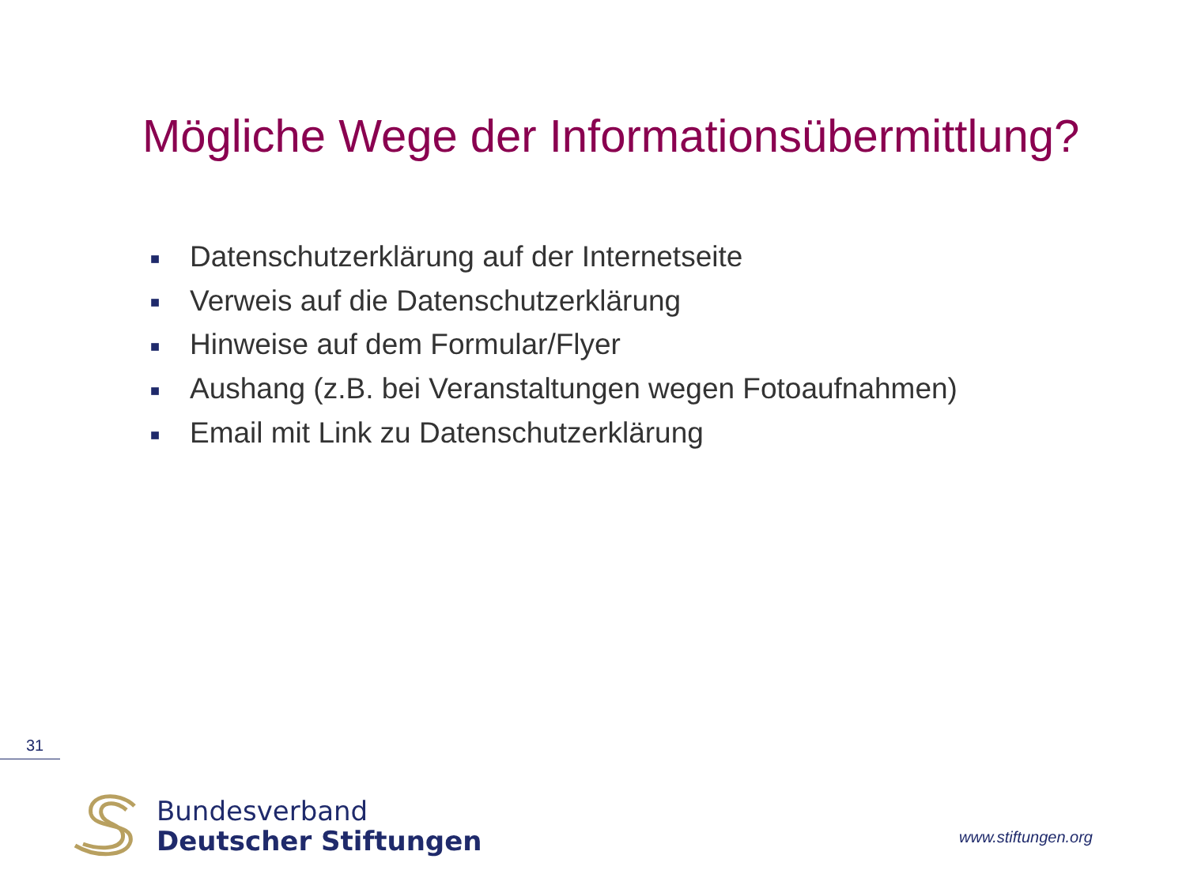Mögliche Wege der Informationsübermittlung?
■ Datenschutzerklärung auf der Internetseite
■ Verweis auf die Datenschutzerklärung
■ Hinweise auf dem Formular/Flyer
■ Aushang (z.B. bei Veranstaltungen wegen Fotoaufnahmen)
■ Email mit Link zu Datenschutzerklärung
31
Bundesverband
Deutscher Stiftungen
www.stiftungen.org